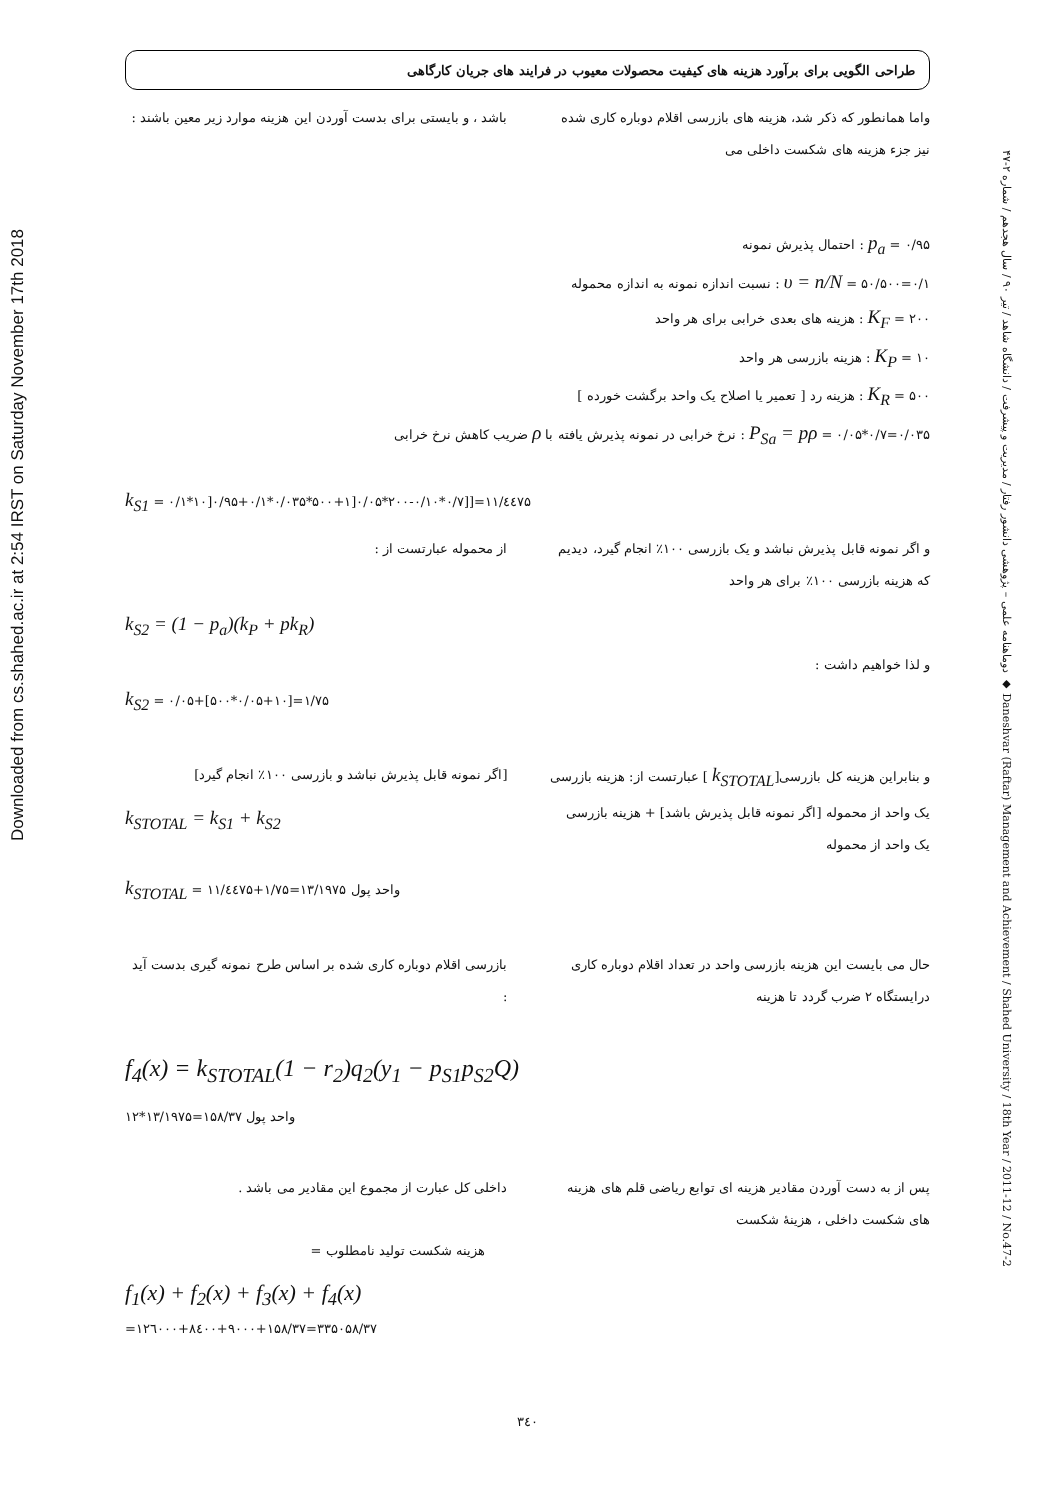Downloaded from cs.shahed.ac.ir at 2:54 IRST on Saturday November 17th 2018
دوماهنامه علمی – پژوهشی دانشور رفتار / مدیریت و پیشرفت / دانشگاه شاهد / تیر ۹۰ / سال هجدهم / شماره ۲-۴۷ ◆ Daneshvar (Raftar) Management and Achievement / Shahed University / 18th Year / 2011-12 / No.47-2
طراحی الگویی برای برآورد هزینه های کیفیت محصولات معیوب در فرایند های جریان کارگاهی
واما همانطور که ذکر شد، هزینه های بازرسی اقلام دوباره کاری شده نیز جزء هزینه های شکست داخلی می
باشد ، و بایستی برای بدست آوردن این هزینه موارد زیر معین باشند :
p<sub>a</sub> = ۰/۹۵ : احتمال پذیرش نمونه
υ = n/N = ۵۰/۵۰۰=۰/۱ : نسبت اندازه نمونه به اندازه محموله
K<sub>F</sub> = ۲۰۰ : هزینه های بعدی خرابی برای هر واحد
K<sub>P</sub> = ۱۰ : هزینه بازرسی هر واحد
K<sub>R</sub> = ۵۰۰ : هزینه رد [ تعمیر یا اصلاح یک واحد برگشت خورده ]
P<sub>Sa</sub> = pρ = ۰/۰۵*۰/۷=۰/۰۳۵ : نرخ خرابی در نمونه پذیرش یافته با ρ ضریب کاهش نرخ خرابی
k<sub>S1</sub> = ۰/۱*۱۰]۰/۹۵+۰/۱*۰/۰۳۵*۵۰۰+۱]۰/۰۵*۲۰۰-۰/۱۰*۰/۷]]=۱۱/٤٤۷۵
و اگر نمونه قابل پذیرش نباشد و یک بازرسی ۱۰۰٪ انجام گیرد، دیدیم که هزینه بازرسی ۱۰۰٪ برای هر واحد
از محموله عبارتست از :
k<sub>S2</sub> = (1 − p<sub>a</sub>)(k<sub>P</sub> + pk<sub>R</sub>)
و لذا خواهیم داشت :
k<sub>S2</sub> = ۰/۰۵+[۵۰۰*۰/۰۵+۱۰]=۱/۷۵
و بنابراین هزینه کل بازرسی[k<sub>STOTAL</sub> ] عبارتست از: هزینه بازرسی یک واحد از محموله [اگر نمونه قابل پذیرش باشد] + هزینه بازرسی یک واحد از محموله
[اگر نمونه قابل پذیرش نباشد و بازرسی ۱۰۰٪ انجام گیرد]
k<sub>STOTAL</sub> = k<sub>S1</sub> + k<sub>S2</sub>
k<sub>STOTAL</sub> = ۱۱/٤٤۷۵+۱/۷۵=۱۳/۱۹۷۵ واحد پول
حال می بایست این هزینه بازرسی واحد در تعداد اقلام دوباره کاری درایستگاه ۲ ضرب گردد تا هزینه
بازرسی اقلام دوباره کاری شده بر اساس طرح نمونه گیری بدست آید :
f<sub>4</sub>(x) = k<sub>STOTAL</sub>(1 − r<sub>2</sub>)q<sub>2</sub>(y<sub>1</sub> − p<sub>S1</sub>p<sub>S2</sub>Q)
۱۲*۱۳/۱۹۷۵=۱۵۸/۳۷ واحد پول
پس از به دست آوردن مقادیر هزینه ای توابع ریاضی قلم های هزینه های شکست داخلی ، هزینهٔ شکست
داخلی کل عبارت از مجموع این مقادیر می باشد .
هزینه شکست تولید نامطلوب =
f<sub>1</sub>(x) + f<sub>2</sub>(x) + f<sub>3</sub>(x) + f<sub>4</sub>(x)
=۱۲٦۰۰۰+۸٤۰۰+۹۰۰۰+۱۵۸/۳۷=۳۳۵۰۵۸/۳۷
۳٤۰